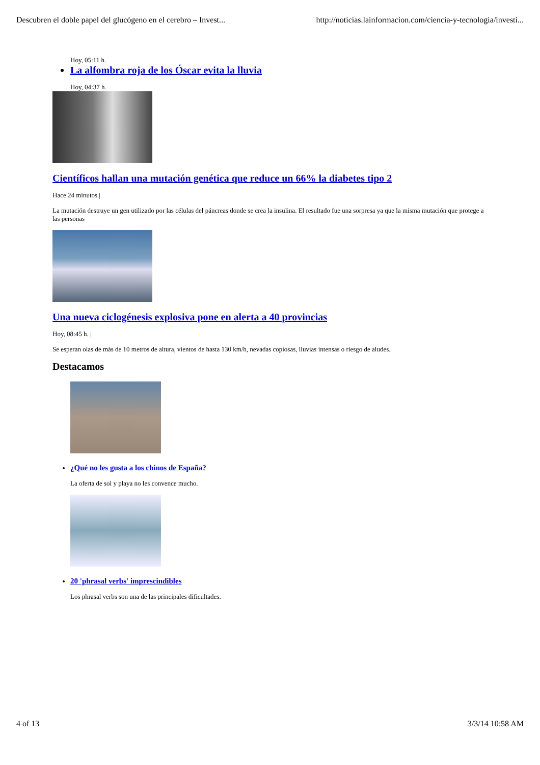Descubren el doble papel del glucógeno en el cerebro – Invest... http://noticias.lainformacion.com/ciencia-y-tecnologia/investi...
Hoy, 05:11 h.
La alfombra roja de los Óscar evita la lluvia
Hoy, 04:37 h.
Científicos hallan una mutación genética que reduce un 66% la diabetes tipo 2
Hace 24 minutos |
La mutación destruye un gen utilizado por las células del páncreas donde se crea la insulina. El resultado fue una sorpresa ya que la misma mutación que protege a las personas
Una nueva ciclogénesis explosiva pone en alerta a 40 provincias
Hoy, 08:45 h. |
Se esperan olas de más de 10 metros de altura, vientos de hasta 130 km/h, nevadas copiosas, lluvias intensas o riesgo de aludes.
Destacamos
¿Qué no les gusta a los chinos de España?
La oferta de sol y playa no les convence mucho.
20 'phrasal verbs' imprescindibles
Los phrasal verbs son una de las principales dificultades.
4 of 13 3/3/14 10:58 AM